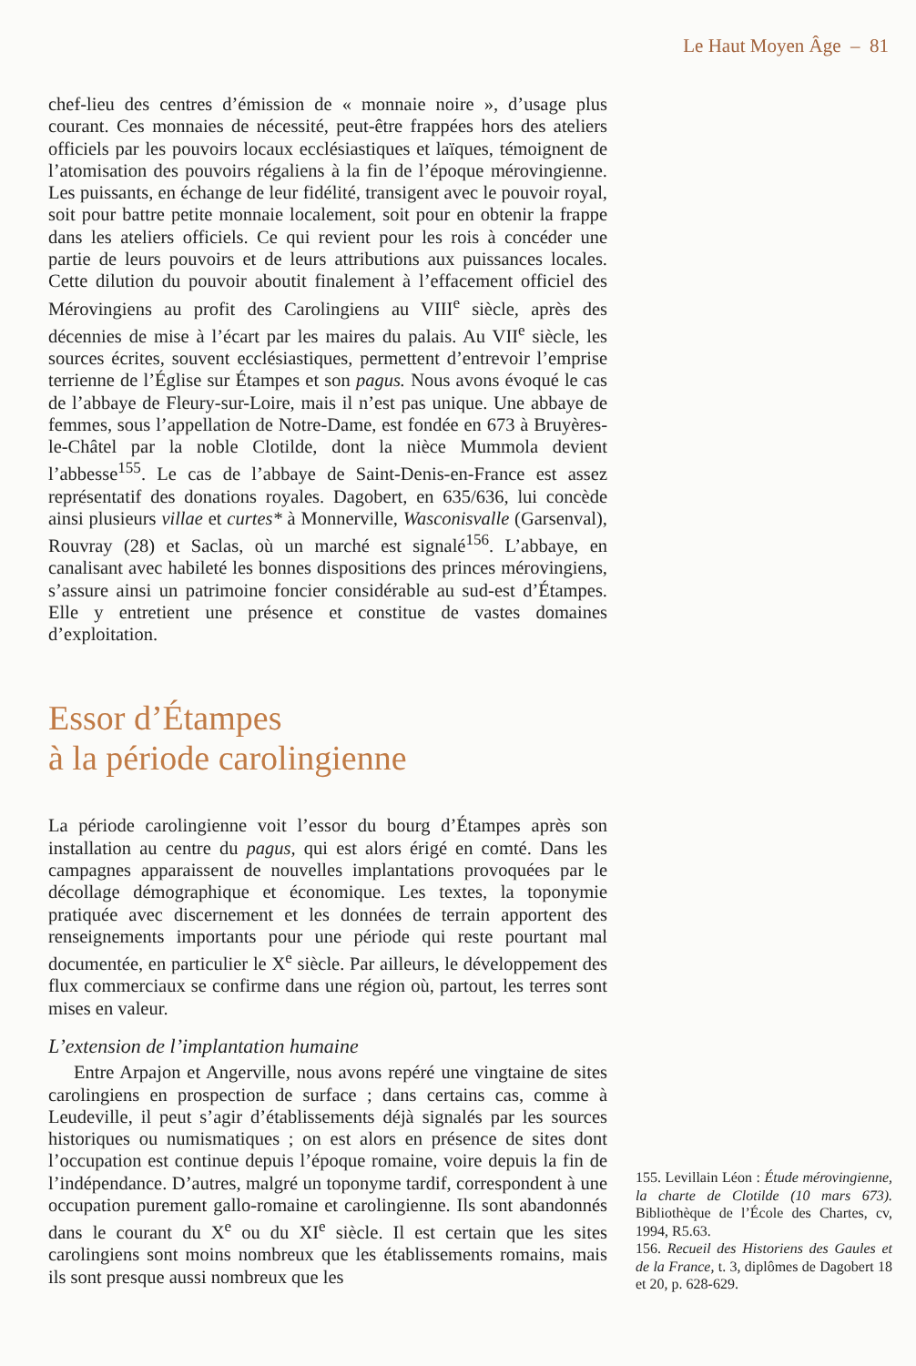Le Haut Moyen Âge – 81
chef-lieu des centres d’émission de « monnaie noire », d’usage plus courant. Ces monnaies de nécessité, peut-être frappées hors des ateliers officiels par les pouvoirs locaux ecclésiastiques et laïques, témoignent de l’atomisation des pouvoirs régaliens à la fin de l’époque mérovingienne. Les puissants, en échange de leur fidélité, transigent avec le pouvoir royal, soit pour battre petite monnaie localement, soit pour en obtenir la frappe dans les ateliers officiels. Ce qui revient pour les rois à concéder une partie de leurs pouvoirs et de leurs attributions aux puissances locales. Cette dilution du pouvoir aboutit finalement à l’effacement officiel des Mérovingiens au profit des Carolingiens au VIII<sup>e</sup> siècle, après des décennies de mise à l’écart par les maires du palais. Au VII<sup>e</sup> siècle, les sources écrites, souvent ecclésiastiques, permettent d’entrevoir l’emprise terrienne de l’Église sur Étampes et son pagus. Nous avons évoqué le cas de l’abbaye de Fleury-sur-Loire, mais il n’est pas unique. Une abbaye de femmes, sous l’appellation de Notre-Dame, est fondée en 673 à Bruyères-le-Châtel par la noble Clotilde, dont la nièce Mummola devient l’abbesse<sup>155</sup>. Le cas de l’abbaye de Saint-Denis-en-France est assez représentatif des donations royales. Dagobert, en 635/636, lui concède ainsi plusieurs villae et curtes* à Monnerville, Wasconisvalle (Garsenval), Rouvray (28) et Saclas, où un marché est signalé<sup>156</sup>. L’abbaye, en canalisant avec habileté les bonnes dispositions des princes mérovingiens, s’assure ainsi un patrimoine foncier considérable au sud-est d’Étampes. Elle y entretient une présence et constitue de vastes domaines d’exploitation.
Essor d’Étampes
à la période carolingienne
La période carolingienne voit l’essor du bourg d’Étampes après son installation au centre du pagus, qui est alors érigé en comté. Dans les campagnes apparaissent de nouvelles implantations provoquées par le décollage démographique et économique. Les textes, la toponymie pratiquée avec discernement et les données de terrain apportent des renseignements importants pour une période qui reste pourtant mal documentée, en particulier le X<sup>e</sup> siècle. Par ailleurs, le développement des flux commerciaux se confirme dans une région où, partout, les terres sont mises en valeur.
L’extension de l’implantation humaine
Entre Arpajon et Angerville, nous avons repéré une vingtaine de sites carolingiens en prospection de surface ; dans certains cas, comme à Leudeville, il peut s’agir d’établissements déjà signalés par les sources historiques ou numismatiques ; on est alors en présence de sites dont l’occupation est continue depuis l’époque romaine, voire depuis la fin de l’indépendance. D’autres, malgré un toponyme tardif, correspondent à une occupation purement gallo-romaine et carolingienne. Ils sont abandonnés dans le courant du X<sup>e</sup> ou du XI<sup>e</sup> siècle. Il est certain que les sites carolingiens sont moins nombreux que les établissements romains, mais ils sont presque aussi nombreux que les
155. Levillain Léon : Étude mérovingienne, la charte de Clotilde (10 mars 673). Bibliothèque de l’École des Chartes, cv, 1994, R5.63.
156. Recueil des Historiens des Gaules et de la France, t. 3, diplômes de Dagobert 18 et 20, p. 628-629.